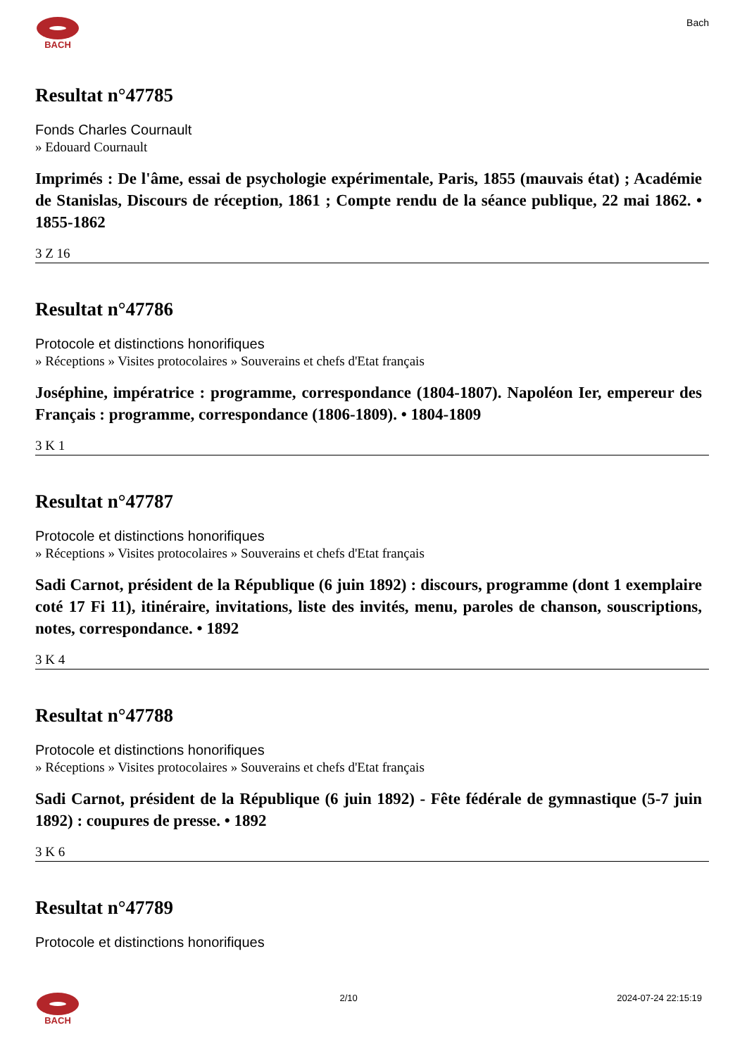BACH Bach
Resultat n°47785
Fonds Charles Cournault
» Edouard Cournault
Imprimés : De l'âme, essai de psychologie expérimentale, Paris, 1855 (mauvais état) ; Académie de Stanislas, Discours de réception, 1861 ; Compte rendu de la séance publique, 22 mai 1862. • 1855-1862
3 Z 16
Resultat n°47786
Protocole et distinctions honorifiques
» Réceptions » Visites protocolaires » Souverains et chefs d'Etat français
Joséphine, impératrice : programme, correspondance (1804-1807). Napoléon Ier, empereur des Français : programme, correspondance (1806-1809). • 1804-1809
3 K 1
Resultat n°47787
Protocole et distinctions honorifiques
» Réceptions » Visites protocolaires » Souverains et chefs d'Etat français
Sadi Carnot, président de la République (6 juin 1892) : discours, programme (dont 1 exemplaire coté 17 Fi 11), itinéraire, invitations, liste des invités, menu, paroles de chanson, souscriptions, notes, correspondance. • 1892
3 K 4
Resultat n°47788
Protocole et distinctions honorifiques
» Réceptions » Visites protocolaires » Souverains et chefs d'Etat français
Sadi Carnot, président de la République (6 juin 1892) - Fête fédérale de gymnastique (5-7 juin 1892) : coupures de presse. • 1892
3 K 6
Resultat n°47789
Protocole et distinctions honorifiques
BACH 2/10 2024-07-24 22:15:19